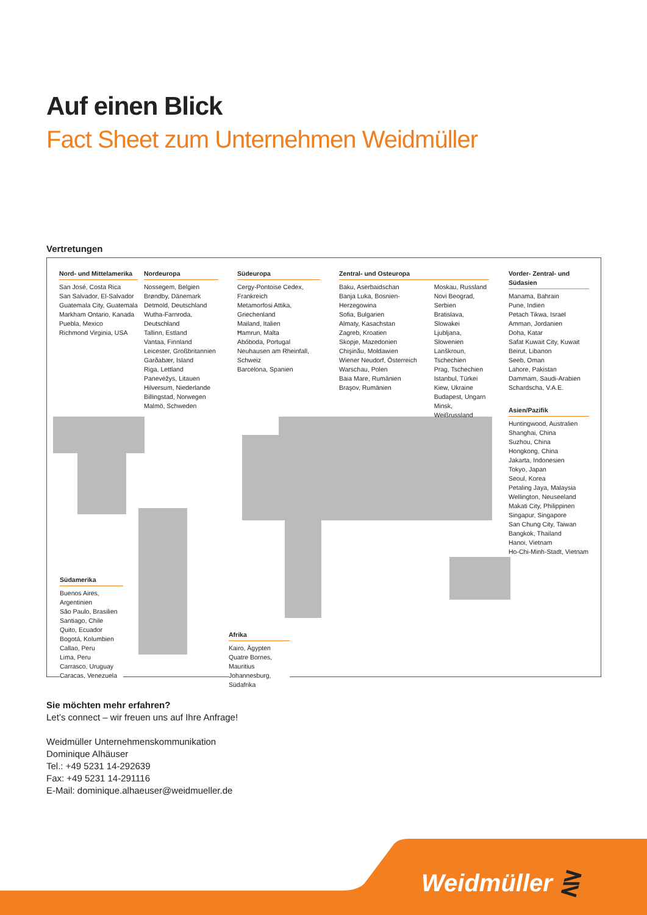Auf einen Blick
Fact Sheet zum Unternehmen Weidmüller
Vertretungen
Nord- und Mittelamerika
San José, Costa Rica
San Salvador, El-Salvador
Guatemala City, Guatemala
Markham Ontario, Kanada
Puebla, Mexico
Richmond Virginia, USA
Nordeuropa
Nossegem, Belgien
Brøndby, Dänemark
Detmold, Deutschland
Wutha-Farnroda, Deutschland
Tallinn, Estland
Vantaa, Finnland
Leicester, Großbritannien
Garðabær, Island
Riga, Lettland
Panevėžys, Litauen
Hilversum, Niederlande
Billingstad, Norwegen
Malmö, Schweden
Südeuropa
Cergy-Pontoise Cedex, Frankreich
Metamorfosi Attika, Griechenland
Mailand, Italien
Ħamrun, Malta
Abóboda, Portugal
Neuhausen am Rheinfall, Schweiz
Barcelona, Spanien
Zentral- und Osteuropa
Baku, Aserbaidschan
Banja Luka, Bosnien-Herzegowina
Sofia, Bulgarien
Almaty, Kasachstan
Zagreb, Kroatien
Skopje, Mazedonien
Chişinău, Moldawien
Wiener Neudorf, Österreich
Warschau, Polen
Baia Mare, Rumänien
Braşov, Rumänien
Moskau, Russland
Novi Beograd, Serbien
Bratislava, Slowakei
Ljubljana, Slowenien
Lanškroun, Tschechien
Prag, Tschechien
Istanbul, Türkei
Kiew, Ukraine
Budapest, Ungarn
Minsk, Weißrussland
Vorder- Zentral- und Südasien
Manama, Bahrain
Pune, Indien
Petach Tikwa, Israel
Amman, Jordanien
Doha, Katar
Safat Kuwait City, Kuwait
Beirut, Libanon
Seeb, Oman
Lahore, Pakistan
Dammam, Saudi-Arabien
Schardscha, V.A.E.
Asien/Pazifik
Huntingwood, Australien
Shanghai, China
Suzhou, China
Hongkong, China
Jakarta, Indonesien
Tokyo, Japan
Seoul, Korea
Petaling Jaya, Malaysia
Wellington, Neuseeland
Makati City, Philippinen
Singapur, Singapore
San Chung City, Taiwan
Bangkok, Thailand
Hanoi, Vietnam
Ho-Chi-Minh-Stadt, Vietnam
Südamerika
Buenos Aires, Argentinien
São Paulo, Brasilien
Santiago, Chile
Quito, Ecuador
Bogotá, Kolumbien
Callao, Peru
Lima, Peru
Carrasco, Uruguay
Caracas, Venezuela
Afrika
Kairo, Ägypten
Quatre Bornes, Mauritius
Johannesburg, Südafrika
Sie möchten mehr erfahren?
Let’s connect – wir freuen uns auf Ihre Anfrage!
Weidmüller Unternehmenskommunikation
Dominique Alhäuser
Tel.: +49 5231 14-292639
Fax: +49 5231 14-291116
E-Mail: dominique.alhaeuser@weidmueller.de
Weidmüller ⋛